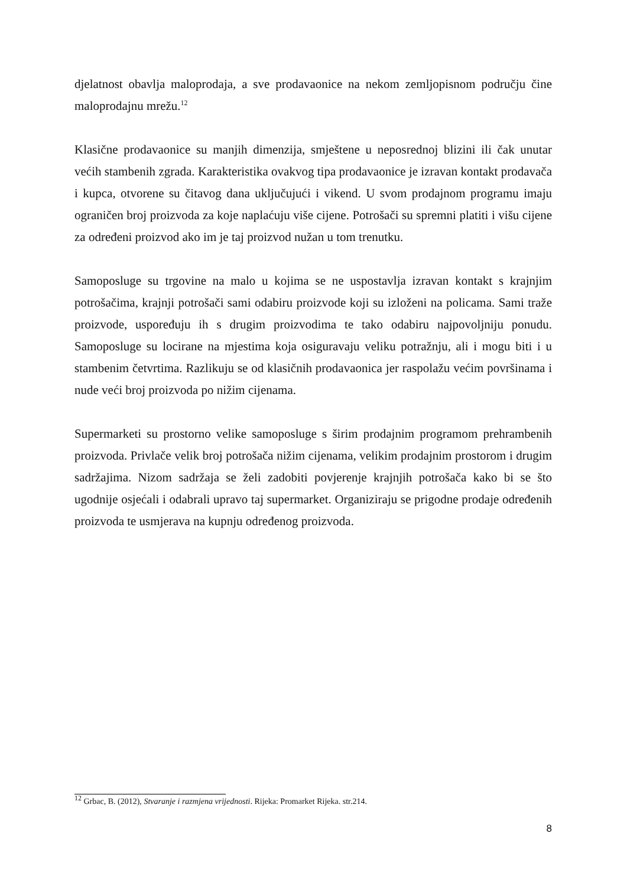djelatnost obavlja maloprodaja, a sve prodavaonice na nekom zemljopisnom području čine maloprodajnu mrežu.<sup>12</sup>
Klasične prodavaonice su manjih dimenzija, smještene u neposrednoj blizini ili čak unutar većih stambenih zgrada. Karakteristika ovakvog tipa prodavaonice je izravan kontakt prodavača i kupca, otvorene su čitavog dana uključujući i vikend. U svom prodajnom programu imaju ograničen broj proizvoda za koje naplaćuju više cijene. Potrošači su spremni platiti i višu cijene za određeni proizvod ako im je taj proizvod nužan u tom trenutku.
Samoposluge su trgovine na malo u kojima se ne uspostavlja izravan kontakt s krajnjim potrošačima, krajnji potrošači sami odabiru proizvode koji su izloženi na policama. Sami traže proizvode, uspoređuju ih s drugim proizvodima te tako odabiru najpovoljniju ponudu. Samoposluge su locirane na mjestima koja osiguravaju veliku potražnju, ali i mogu biti i u stambenim četvrtima. Razlikuju se od klasičnih prodavaonica jer raspolažu većim površinama i nude veći broj proizvoda po nižim cijenama.
Supermarketi su prostorno velike samoposluge s širim prodajnim programom prehrambenih proizvoda. Privlače velik broj potrošača nižim cijenama, velikim prodajnim prostorom i drugim sadržajima. Nizom sadržaja se želi zadobiti povjerenje krajnjih potrošača kako bi se što ugodnije osjećali i odabrali upravo taj supermarket. Organiziraju se prigodne prodaje određenih proizvoda te usmjerava na kupnju određenog proizvoda.
<sup>12</sup> Grbac, B. (2012), Stvaranje i razmjena vrijednosti. Rijeka: Promarket Rijeka. str.214.
8